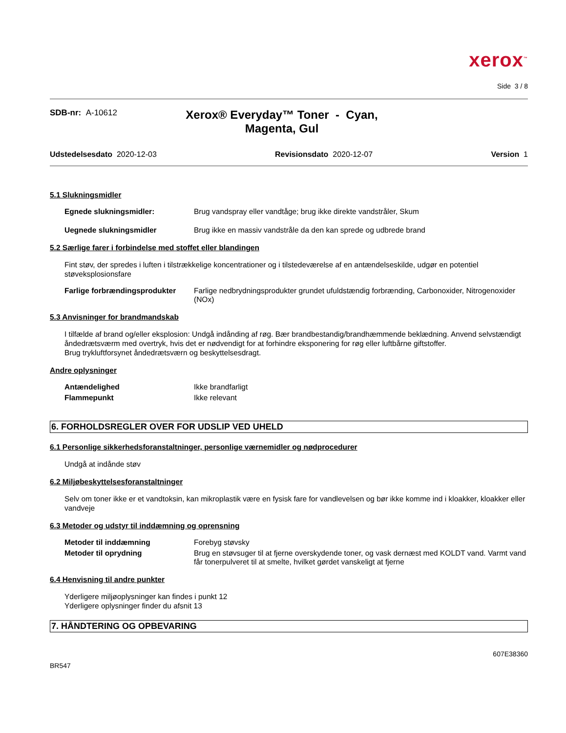xerox<sup>™</sup>
Side 3 / 8
SDB-nr: A-10612
Xerox® Everyday™ Toner - Cyan, Magenta, Gul
Udstedelsesdato 2020-12-03 Revisionsdato 2020-12-07 Version 1
5.1 Slukningsmidler
Egnede slukningsmidler: Brug vandspray eller vandtåge; brug ikke direkte vandstråler, Skum
Uegnede slukningsmidler Brug ikke en massiv vandstråle da den kan sprede og udbrede brand
5.2 Særlige farer i forbindelse med stoffet eller blandingen
Fint støv, der spredes i luften i tilstrækkelige koncentrationer og i tilstedeværelse af en antændelseskilde, udgør en potentiel støveksplosionsfare
Farlige forbrændingsprodukter Farlige nedbrydningsprodukter grundet ufuldstændig forbrænding, Carbonoxider, Nitrogenoxider (NOx)
5.3 Anvisninger for brandmandskab
I tilfælde af brand og/eller eksplosion: Undgå indånding af røg. Bær brandbestandig/brandhæmmende beklædning. Anvend selvstændigt åndedrætsværm med overtryk, hvis det er nødvendigt for at forhindre eksponering for røg eller luftbårne giftstoffer.
Brug trykluftforsynet åndedrætsværn og beskyttelsesdragt.
Andre oplysninger
Antændelighed Ikke brandfarligt
Flammepunkt Ikke relevant
6. FORHOLDSREGLER OVER FOR UDSLIP VED UHELD
6.1 Personlige sikkerhedsforanstaltninger, personlige værnemidler og nødprocedurer
Undgå at indånde støv
6.2 Miljøbeskyttelsesforanstaltninger
Selv om toner ikke er et vandtoksin, kan mikroplastik være en fysisk fare for vandlevelsen og bør ikke komme ind i kloakker, kloakker eller vandveje
6.3 Metoder og udstyr til inddæmning og oprensning
Metoder til inddæmning Forebyg støvsky
Metoder til oprydning Brug en støvsuger til at fjerne overskydende toner, og vask dernæst med KOLDT vand. Varmt vand får tonerpulveret til at smelte, hvilket gørdet vanskeligt at fjerne
6.4 Henvisning til andre punkter
Yderligere miljøoplysninger kan findes i punkt 12
Yderligere oplysninger finder du afsnit 13
7. HÅNDTERING OG OPBEVARING
BR547 607E38360